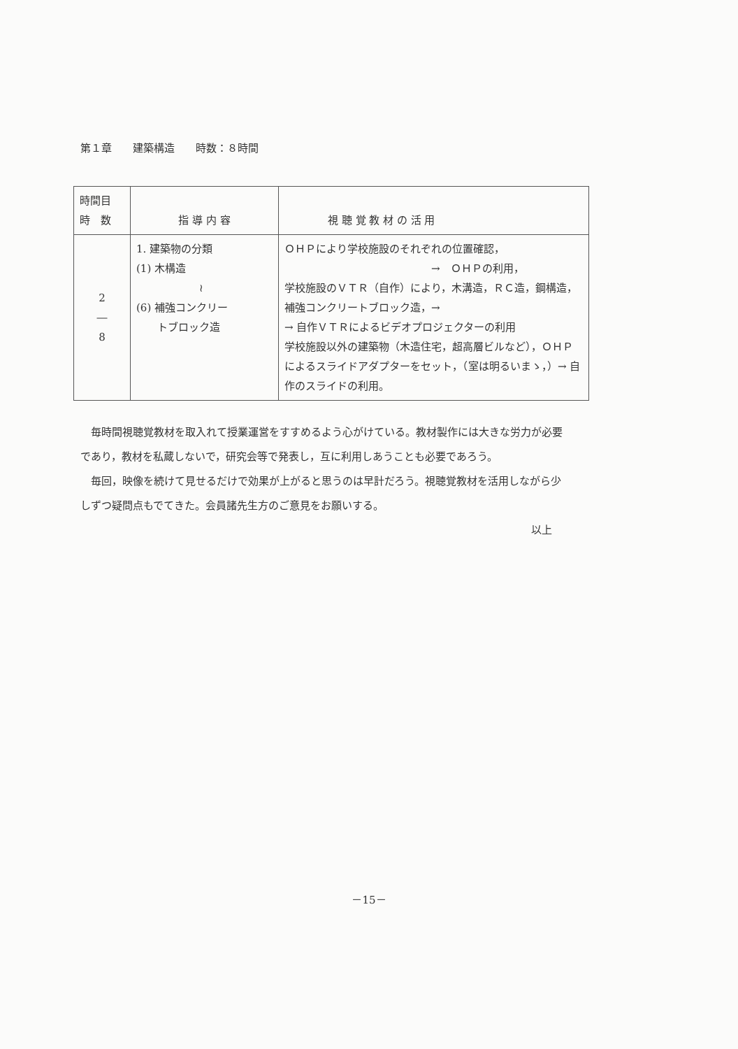第１章　　建築構造　　時数：８時間
| 時間目 時 数 | 指 導 内 容 | 視 聴 覚 教 材 の 活 用 |
| --- | --- | --- |
| 2 ― 8 | 1. 建築物の分類 (1) 木構造 ≀ (6) 補強コンクリー トブロック造 | ＯＨＰにより学校施設のそれぞれの位置確認， → ＯＨＰの利用， 学校施設のＶＴＲ（自作）により，木溝造，ＲＣ造，鋼構造，補強コンクリートブロック造，→ → 自作ＶＴＲによるビデオプロジェクターの利用 学校施設以外の建築物（木造住宅，超高層ビルなど），ＯＨＰによるスライドアダプターをセット，（室は明るいまゝ，）→ 自作のスライドの利用。 |
毎時間視聴覚教材を取入れて授業運営をすすめるよう心がけている。教材製作には大きな労力が必要であり，教材を私蔵しないで，研究会等で発表し，互に利用しあうことも必要であろう。
毎回，映像を続けて見せるだけで効果が上がると思うのは早計だろう。視聴覚教材を活用しながら少しずつ疑問点もでてきた。会員諸先生方のご意見をお願いする。
以上
－15－